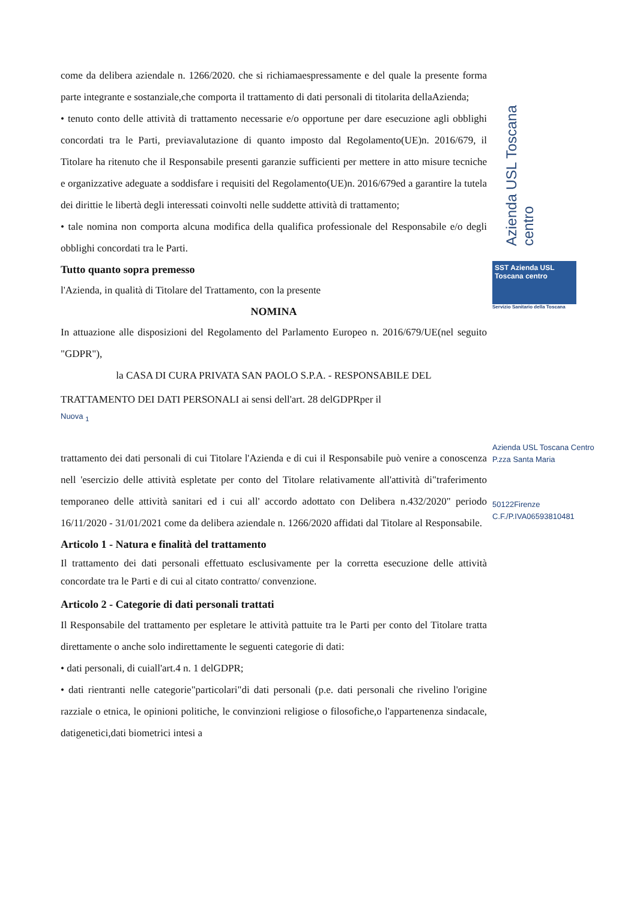Azienda USL Toscana centro
SST Azienda USL Toscana centro
Servizio Sanitario della Toscana
Azienda USL Toscana Centro
P.zza Santa Maria
50122Firenze
C.F./P.IVA06593810481
come da delibera aziendale n. 1266/2020. che si richiamaespressamente e del quale la presente forma parte integrante e sostanziale,che comporta il trattamento di dati personali di titolarita dellaAzienda;
• tenuto conto delle attività di trattamento necessarie e/o opportune per dare esecuzione agli obblighi concordati tra le Parti, previavalutazione di quanto imposto dal Regolamento(UE)n. 2016/679, il Titolare ha ritenuto che il Responsabile presenti garanzie sufficienti per mettere in atto misure tecniche e organizzative adeguate a soddisfare i requisiti del Regolamento(UE)n. 2016/679ed a garantire la tutela dei dirittie le libertà degli interessati coinvolti nelle suddette attività di trattamento;
• tale nomina non comporta alcuna modifica della qualifica professionale del Responsabile e/o degli obblighi concordati tra le Parti.
Tutto quanto sopra premesso
l'Azienda, in qualità di Titolare del Trattamento, con la presente
NOMINA
In attuazione alle disposizioni del Regolamento del Parlamento Europeo n. 2016/679/UE(nel seguito "GDPR"),
la CASA DI CURA PRIVATA SAN PAOLO S.P.A. - RESPONSABILE DEL
TRATTAMENTO DEI DATI PERSONALI ai sensi dell'art. 28 delGDPRper il
Nuova <sub>1</sub>
trattamento dei dati personali di cui Titolare l'Azienda e di cui il Responsabile può venire a conoscenza nell 'esercizio delle attività espletate per conto del Titolare relativamente all'attività di"traferimento temporaneo delle attività sanitari ed i cui all' accordo adottato con Delibera n.432/2020" periodo 16/11/2020 - 31/01/2021 come da delibera aziendale n. 1266/2020 affidati dal Titolare al Responsabile.
Articolo 1 - Natura e finalità del trattamento
Il trattamento dei dati personali effettuato esclusivamente per la corretta esecuzione delle attività concordate tra le Parti e di cui al citato contratto/ convenzione.
Articolo 2 - Categorie di dati personali trattati
Il Responsabile del trattamento per espletare le attività pattuite tra le Parti per conto del Titolare tratta direttamente o anche solo indirettamente le seguenti categorie di dati:
• dati personali, di cuiall'art.4 n. 1 delGDPR;
• dati rientranti nelle categorie"particolari"di dati personali (p.e. dati personali che rivelino l'origine razziale o etnica, le opinioni politiche, le convinzioni religiose o filosofiche,o l'appartenenza sindacale, datigenetici,dati biometrici intesi a